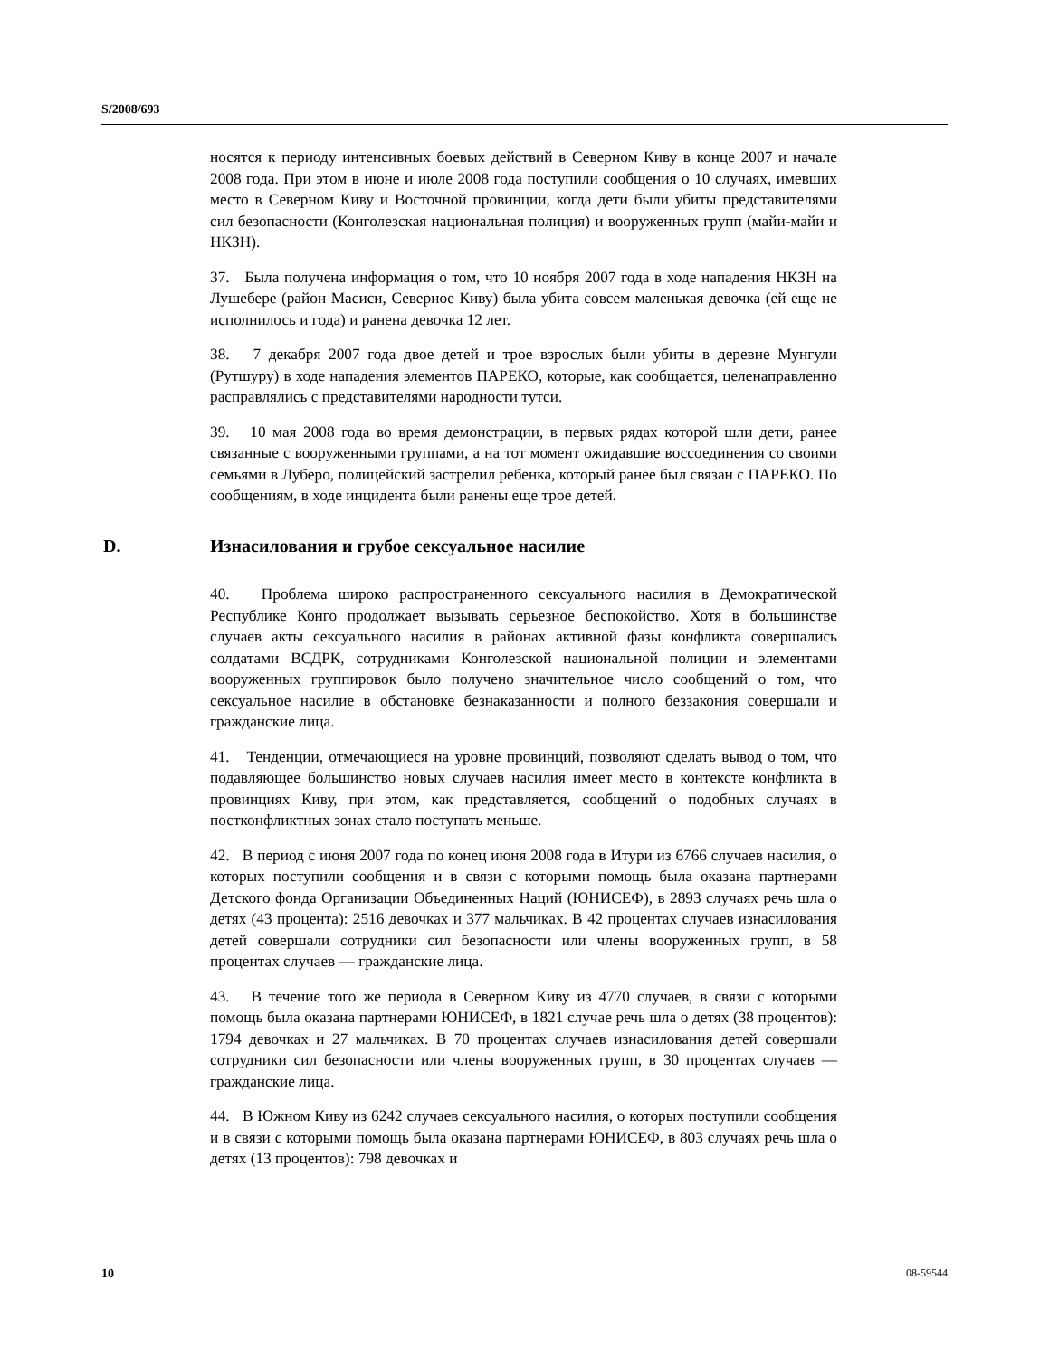S/2008/693
носятся к периоду интенсивных боевых действий в Северном Киву в конце 2007 и начале 2008 года. При этом в июне и июле 2008 года поступили сообщения о 10 случаях, имевших место в Северном Киву и Восточной провинции, когда дети были убиты представителями сил безопасности (Конголезская национальная полиция) и вооруженных групп (майи-майи и НКЗН).
37. Была получена информация о том, что 10 ноября 2007 года в ходе нападения НКЗН на Лушебере (район Масиси, Северное Киву) была убита совсем маленькая девочка (ей еще не исполнилось и года) и ранена девочка 12 лет.
38. 7 декабря 2007 года двое детей и трое взрослых были убиты в деревне Мунгули (Рутшуру) в ходе нападения элементов ПАРЕКО, которые, как сообщается, целенаправленно расправлялись с представителями народности тутси.
39. 10 мая 2008 года во время демонстрации, в первых рядах которой шли дети, ранее связанные с вооруженными группами, а на тот момент ожидавшие воссоединения со своими семьями в Луберо, полицейский застрелил ребенка, который ранее был связан с ПАРЕКО. По сообщениям, в ходе инцидента были ранены еще трое детей.
D. Изнасилования и грубое сексуальное насилие
40. Проблема широко распространенного сексуального насилия в Демократической Республике Конго продолжает вызывать серьезное беспокойство. Хотя в большинстве случаев акты сексуального насилия в районах активной фазы конфликта совершались солдатами ВСДРК, сотрудниками Конголезской национальной полиции и элементами вооруженных группировок было получено значительное число сообщений о том, что сексуальное насилие в обстановке безнаказанности и полного беззакония совершали и гражданские лица.
41. Тенденции, отмечающиеся на уровне провинций, позволяют сделать вывод о том, что подавляющее большинство новых случаев насилия имеет место в контексте конфликта в провинциях Киву, при этом, как представляется, сообщений о подобных случаях в постконфликтных зонах стало поступать меньше.
42. В период с июня 2007 года по конец июня 2008 года в Итури из 6766 случаев насилия, о которых поступили сообщения и в связи с которыми помощь была оказана партнерами Детского фонда Организации Объединенных Наций (ЮНИСЕФ), в 2893 случаях речь шла о детях (43 процента): 2516 девочках и 377 мальчиках. В 42 процентах случаев изнасилования детей совершали сотрудники сил безопасности или члены вооруженных групп, в 58 процентах случаев — гражданские лица.
43. В течение того же периода в Северном Киву из 4770 случаев, в связи с которыми помощь была оказана партнерами ЮНИСЕФ, в 1821 случае речь шла о детях (38 процентов): 1794 девочках и 27 мальчиках. В 70 процентах случаев изнасилования детей совершали сотрудники сил безопасности или члены вооруженных групп, в 30 процентах случаев — гражданские лица.
44. В Южном Киву из 6242 случаев сексуального насилия, о которых поступили сообщения и в связи с которыми помощь была оказана партнерами ЮНИСЕФ, в 803 случаях речь шла о детях (13 процентов): 798 девочках и
10 08-59544